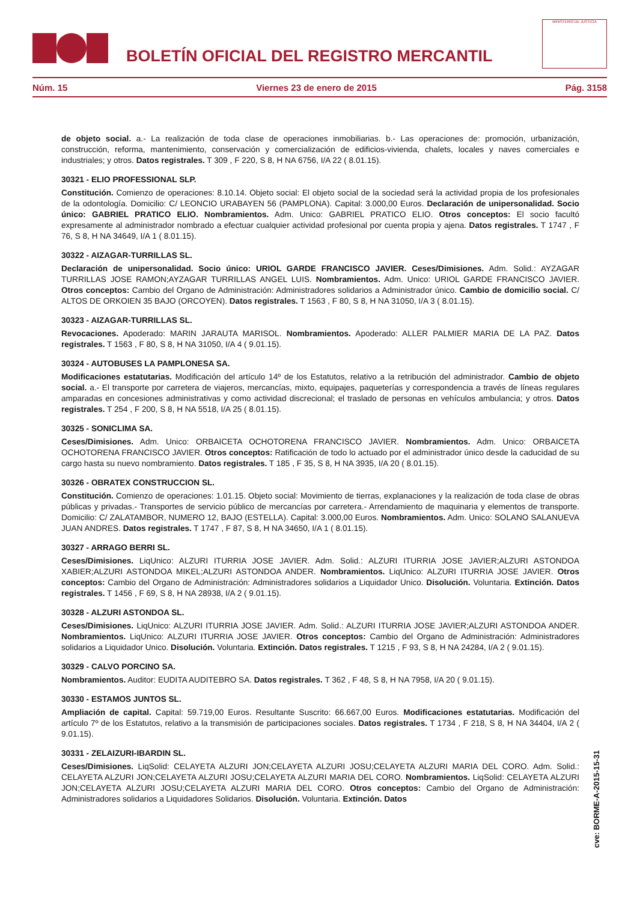BOLETÍN OFICIAL DEL REGISTRO MERCANTIL
MINISTERIO DE JUSTICIA
Núm. 15 Viernes 23 de enero de 2015 Pág. 3158
de objeto social. a.- La realización de toda clase de operaciones inmobiliarias. b.- Las operaciones de: promoción, urbanización, construcción, reforma, mantenimiento, conservación y comercialización de edificios-vivienda, chalets, locales y naves comerciales e industriales; y otros. Datos registrales. T 309 , F 220, S 8, H NA 6756, I/A 22 ( 8.01.15).
30321 - ELIO PROFESSIONAL SLP.
Constitución. Comienzo de operaciones: 8.10.14. Objeto social: El objeto social de la sociedad será la actividad propia de los profesionales de la odontología. Domicilio: C/ LEONCIO URABAYEN 56 (PAMPLONA). Capital: 3.000,00 Euros. Declaración de unipersonalidad. Socio único: GABRIEL PRATICO ELIO. Nombramientos. Adm. Unico: GABRIEL PRATICO ELIO. Otros conceptos: El socio facultó expresamente al administrador nombrado a efectuar cualquier actividad profesional por cuenta propia y ajena. Datos registrales. T 1747 , F 76, S 8, H NA 34649, I/A 1 ( 8.01.15).
30322 - AIZAGAR-TURRILLAS SL.
Declaración de unipersonalidad. Socio único: URIOL GARDE FRANCISCO JAVIER. Ceses/Dimisiones. Adm. Solid.: AYZAGAR TURRILLAS JOSE RAMON;AYZAGAR TURRILLAS ANGEL LUIS. Nombramientos. Adm. Unico: URIOL GARDE FRANCISCO JAVIER. Otros conceptos: Cambio del Organo de Administración: Administradores solidarios a Administrador único. Cambio de domicilio social. C/ ALTOS DE ORKOIEN 35 BAJO (ORCOYEN). Datos registrales. T 1563 , F 80, S 8, H NA 31050, I/A 3 ( 8.01.15).
30323 - AIZAGAR-TURRILLAS SL.
Revocaciones. Apoderado: MARIN JARAUTA MARISOL. Nombramientos. Apoderado: ALLER PALMIER MARIA DE LA PAZ. Datos registrales. T 1563 , F 80, S 8, H NA 31050, I/A 4 ( 9.01.15).
30324 - AUTOBUSES LA PAMPLONESA SA.
Modificaciones estatutarias. Modificación del artículo 14º de los Estatutos, relativo a la retribución del administrador. Cambio de objeto social. a.- El transporte por carretera de viajeros, mercancías, mixto, equipajes, paqueterías y correspondencia a través de líneas regulares amparadas en concesiones administrativas y como actividad discrecional; el traslado de personas en vehículos ambulancia; y otros. Datos registrales. T 254 , F 200, S 8, H NA 5518, I/A 25 ( 8.01.15).
30325 - SONICLIMA SA.
Ceses/Dimisiones. Adm. Unico: ORBAICETA OCHOTORENA FRANCISCO JAVIER. Nombramientos. Adm. Unico: ORBAICETA OCHOTORENA FRANCISCO JAVIER. Otros conceptos: Ratificación de todo lo actuado por el administrador único desde la caducidad de su cargo hasta su nuevo nombramiento. Datos registrales. T 185 , F 35, S 8, H NA 3935, I/A 20 ( 8.01.15).
30326 - OBRATEX CONSTRUCCION SL.
Constitución. Comienzo de operaciones: 1.01.15. Objeto social: Movimiento de tierras, explanaciones y la realización de toda clase de obras públicas y privadas.- Transportes de servicio público de mercancías por carretera.- Arrendamiento de maquinaria y elementos de transporte. Domicilio: C/ ZALATAMBOR, NUMERO 12, BAJO (ESTELLA). Capital: 3.000,00 Euros. Nombramientos. Adm. Unico: SOLANO SALANUEVA JUAN ANDRES. Datos registrales. T 1747 , F 87, S 8, H NA 34650, I/A 1 ( 8.01.15).
30327 - ARRAGO BERRI SL.
Ceses/Dimisiones. LiqUnico: ALZURI ITURRIA JOSE JAVIER. Adm. Solid.: ALZURI ITURRIA JOSE JAVIER;ALZURI ASTONDOA XABIER;ALZURI ASTONDOA MIKEL;ALZURI ASTONDOA ANDER. Nombramientos. LiqUnico: ALZURI ITURRIA JOSE JAVIER. Otros conceptos: Cambio del Organo de Administración: Administradores solidarios a Liquidador Unico. Disolución. Voluntaria. Extinción. Datos registrales. T 1456 , F 69, S 8, H NA 28938, I/A 2 ( 9.01.15).
30328 - ALZURI ASTONDOA SL.
Ceses/Dimisiones. LiqUnico: ALZURI ITURRIA JOSE JAVIER. Adm. Solid.: ALZURI ITURRIA JOSE JAVIER;ALZURI ASTONDOA ANDER. Nombramientos. LiqUnico: ALZURI ITURRIA JOSE JAVIER. Otros conceptos: Cambio del Organo de Administración: Administradores solidarios a Liquidador Unico. Disolución. Voluntaria. Extinción. Datos registrales. T 1215 , F 93, S 8, H NA 24284, I/A 2 ( 9.01.15).
30329 - CALVO PORCINO SA.
Nombramientos. Auditor: EUDITA AUDITEBRO SA. Datos registrales. T 362 , F 48, S 8, H NA 7958, I/A 20 ( 9.01.15).
30330 - ESTAMOS JUNTOS SL.
Ampliación de capital. Capital: 59.719,00 Euros. Resultante Suscrito: 66.667,00 Euros. Modificaciones estatutarias. Modificación del artículo 7º de los Estatutos, relativo a la transmisión de participaciones sociales. Datos registrales. T 1734 , F 218, S 8, H NA 34404, I/A 2 ( 9.01.15).
30331 - ZELAIZURI-IBARDIN SL.
Ceses/Dimisiones. LiqSolid: CELAYETA ALZURI JON;CELAYETA ALZURI JOSU;CELAYETA ALZURI MARIA DEL CORO. Adm. Solid.: CELAYETA ALZURI JON;CELAYETA ALZURI JOSU;CELAYETA ALZURI MARIA DEL CORO. Nombramientos. LiqSolid: CELAYETA ALZURI JON;CELAYETA ALZURI JOSU;CELAYETA ALZURI MARIA DEL CORO. Otros conceptos: Cambio del Organo de Administración: Administradores solidarios a Liquidadores Solidarios. Disolución. Voluntaria. Extinción. Datos
cve: BORME-A-2015-15-31